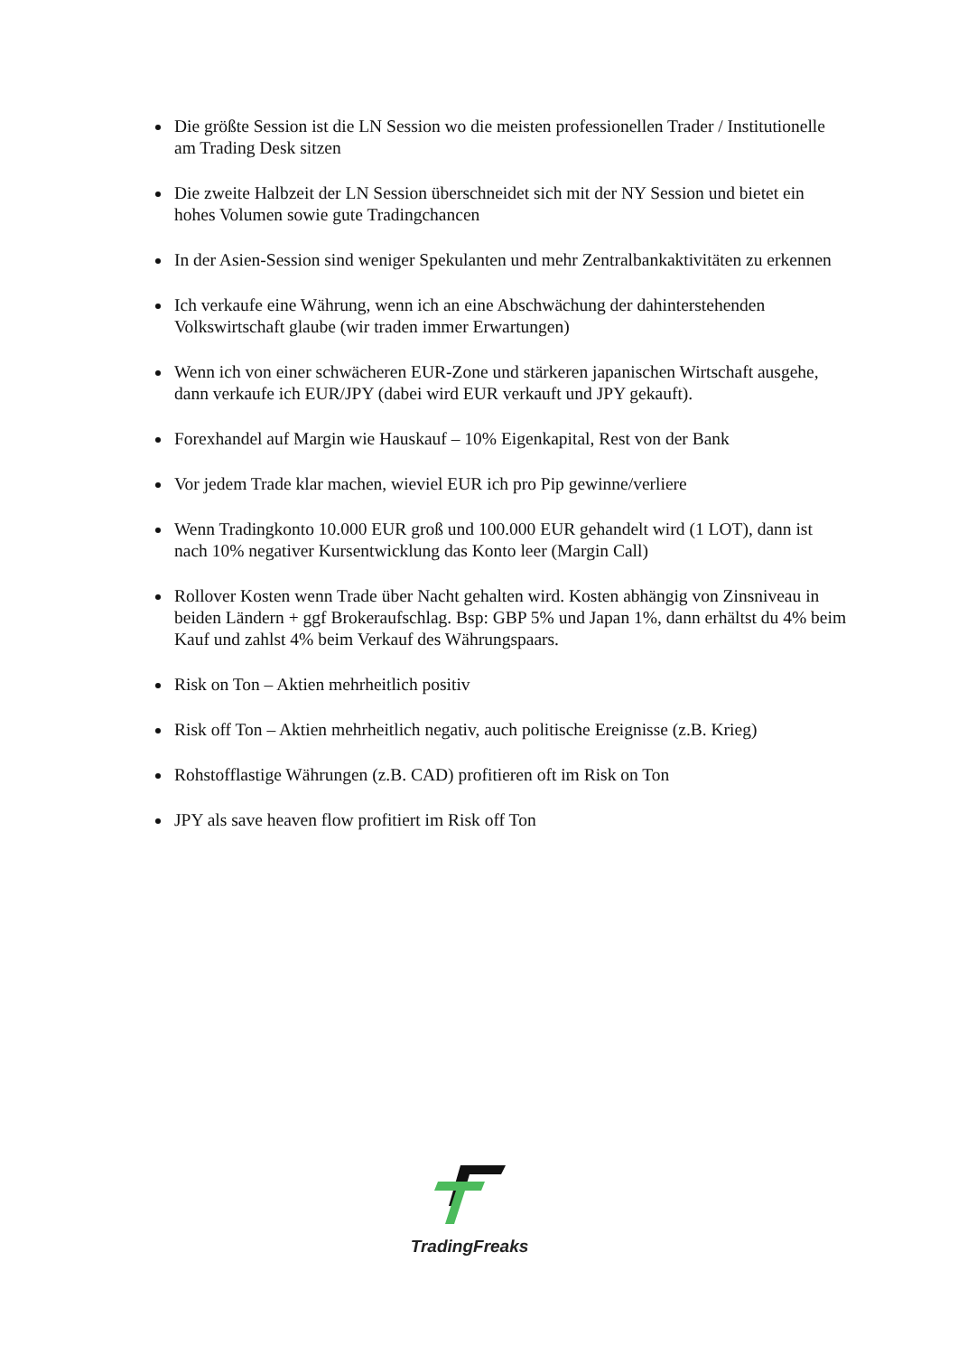Die größte Session ist die LN Session wo die meisten professionellen Trader / Institutionelle am Trading Desk sitzen
Die zweite Halbzeit der LN Session überschneidet sich mit der NY Session und bietet ein hohes Volumen sowie gute Tradingchancen
In der Asien-Session sind weniger Spekulanten und mehr Zentralbankaktivitäten zu erkennen
Ich verkaufe eine Währung, wenn ich an eine Abschwächung der dahinterstehenden Volkswirtschaft glaube (wir traden immer Erwartungen)
Wenn ich von einer schwächeren EUR-Zone und stärkeren japanischen Wirtschaft ausgehe, dann verkaufe ich EUR/JPY (dabei wird EUR verkauft und JPY gekauft).
Forexhandel auf Margin wie Hauskauf – 10% Eigenkapital, Rest von der Bank
Vor jedem Trade klar machen, wieviel EUR ich pro Pip gewinne/verliere
Wenn Tradingkonto 10.000 EUR groß und 100.000 EUR gehandelt wird (1 LOT), dann ist nach 10% negativer Kursentwicklung das Konto leer (Margin Call)
Rollover Kosten wenn Trade über Nacht gehalten wird. Kosten abhängig von Zinsniveau in beiden Ländern + ggf Brokeraufschlag. Bsp: GBP 5% und Japan 1%, dann erhältst du 4% beim Kauf und zahlst 4% beim Verkauf des Währungspaars.
Risk on Ton – Aktien mehrheitlich positiv
Risk off Ton – Aktien mehrheitlich negativ, auch politische Ereignisse (z.B. Krieg)
Rohstofflastige Währungen (z.B. CAD) profitieren oft im Risk on Ton
JPY als save heaven flow profitiert im Risk off Ton
TradingFreaks